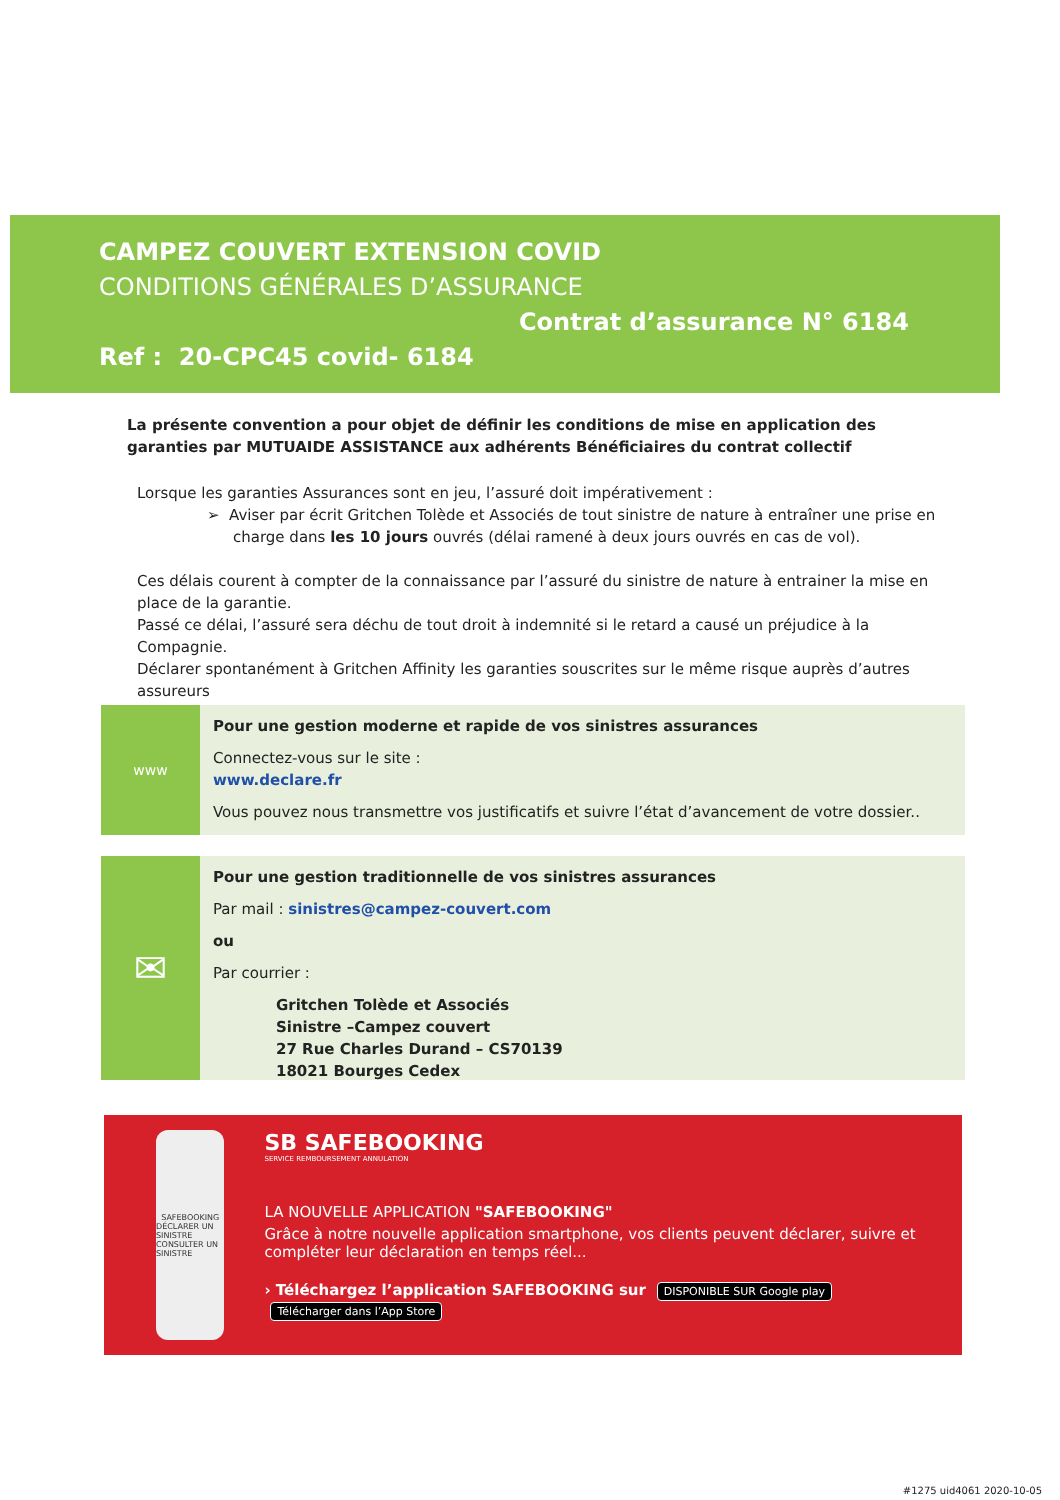CAMPEZ COUVERT EXTENSION COVID
CONDITIONS GÉNÉRALES D’ASSURANCE
Contrat d’assurance N° 6184
Ref : 20-CPC45 covid- 6184
La présente convention a pour objet de définir les conditions de mise en application des garanties par MUTUAIDE ASSISTANCE aux adhérents Bénéficiaires du contrat collectif
Lorsque les garanties Assurances sont en jeu, l’assuré doit impérativement :
➢ Aviser par écrit Gritchen Tolède et Associés de tout sinistre de nature à entraîner une prise en charge dans les 10 jours ouvrés (délai ramené à deux jours ouvrés en cas de vol).
Ces délais courent à compter de la connaissance par l’assuré du sinistre de nature à entrainer la mise en place de la garantie.
Passé ce délai, l’assuré sera déchu de tout droit à indemnité si le retard a causé un préjudice à la Compagnie.
Déclarer spontanément à Gritchen Affinity les garanties souscrites sur le même risque auprès d’autres assureurs
www
Pour une gestion moderne et rapide de vos sinistres assurances
Connectez-vous sur le site :
www.declare.fr
Vous pouvez nous transmettre vos justificatifs et suivre l’état d’avancement de votre dossier..
✉
Pour une gestion traditionnelle de vos sinistres assurances
Par mail : sinistres@campez-couvert.com
ou
Par courrier :
Gritchen Tolède et Associés
Sinistre –Campez couvert
27 Rue Charles Durand – CS70139
18021 Bourges Cedex
SAFEBOOKING
DÉCLARER UN SINISTRE
CONSULTER UN SINISTRE
SB SAFEBOOKING
SERVICE REMBOURSEMENT ANNULATION
LA NOUVELLE APPLICATION "SAFEBOOKING"
Grâce à notre nouvelle application smartphone, vos clients peuvent déclarer, suivre et compléter leur déclaration en temps réel...
› Téléchargez l’application SAFEBOOKING sur DISPONIBLE SUR Google play Télécharger dans l’App Store
#1275 uid4061 2020-10-05